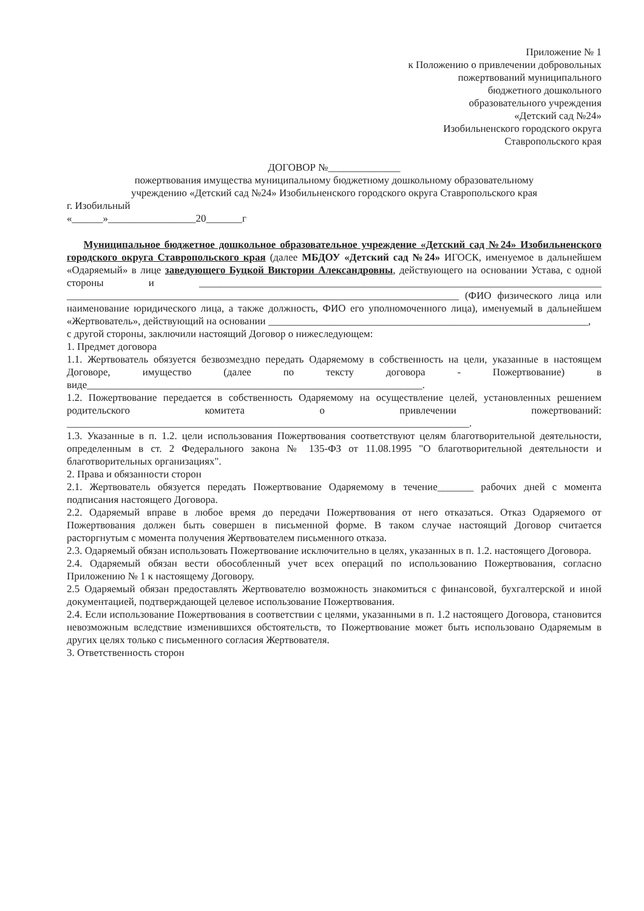Приложение № 1
к Положению о привлечении добровольных
пожертвований муниципального
бюджетного дошкольного
образовательного учреждения
«Детский сад №24»
Изобильненского городского округа
Ставропольского края
ДОГОВОР №______________
пожертвования имущества муниципальному бюджетному дошкольному образовательному
учреждению «Детский сад №24» Изобильненского городского округа Ставропольского края
г. Изобильный
«______»_________________20_______г
Муниципальное бюджетное дошкольное образовательное учреждение «Детский сад №24» Изобильненского городского округа Ставропольского края (далее МБДОУ «Детский сад №24» ИГОСК, именуемое в дальнейшем «Одаряемый» в лице заведующего Буцкой Виктории Александровны, действующего на основании Устава, с одной стороны и ______________________________________________________________________________ ____________________________________________________________________________ (ФИО физического лица или наименование юридического лица, а также должность, ФИО его уполномоченного лица), именуемый в дальнейшем «Жертвователь», действующий на основании ______________________________________________________________,
с другой стороны, заключили настоящий Договор о нижеследующем:
1. Предмет договора
1.1. Жертвователь обязуется безвозмездно передать Одаряемому в собственность на цели, указанные в настоящем Договоре, имущество (далее по тексту договора - Пожертвование) в виде_________________________________________________________________.
1.2. Пожертвование передается в собственность Одаряемому на осуществление целей, установленных решением родительского комитета о привлечении пожертвований: ______________________________________________________________________________.
1.3. Указанные в п. 1.2. цели использования Пожертвования соответствуют целям благотворительной деятельности, определенным в ст. 2 Федерального закона № 135-ФЗ от 11.08.1995 "О благотворительной деятельности и благотворительных организациях".
2. Права и обязанности сторон
2.1. Жертвователь обязуется передать Пожертвование Одаряемому в течение_______ рабочих дней с момента подписания настоящего Договора.
2.2. Одаряемый вправе в любое время до передачи Пожертвования от него отказаться. Отказ Одаряемого от Пожертвования должен быть совершен в письменной форме. В таком случае настоящий Договор считается расторгнутым с момента получения Жертвователем письменного отказа.
2.3. Одаряемый обязан использовать Пожертвование исключительно в целях, указанных в п. 1.2. настоящего Договора.
2.4. Одаряемый обязан вести обособленный учет всех операций по использованию Пожертвования, согласно Приложению № 1 к настоящему Договору.
2.5 Одаряемый обязан предоставлять Жертвователю возможность знакомиться с финансовой, бухгалтерской и иной документацией, подтверждающей целевое использование Пожертвования.
2.4. Если использование Пожертвования в соответствии с целями, указанными в п. 1.2 настоящего Договора, становится невозможным вследствие изменившихся обстоятельств, то Пожертвование может быть использовано Одаряемым в других целях только с письменного согласия Жертвователя.
3. Ответственность сторон